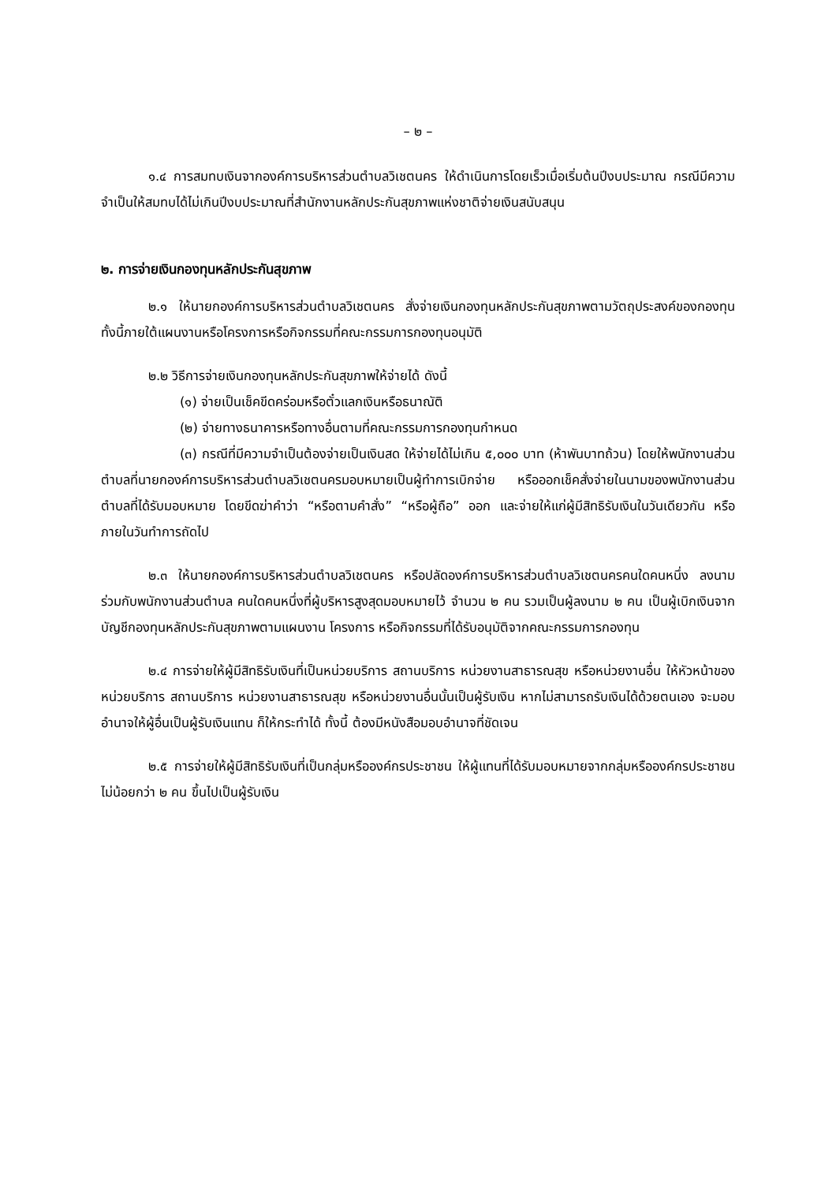– ๒ –
๑.๔ การสมทบเงินจากองค์การบริหารส่วนตำบลวิเชตนคร ให้ดำเนินการโดยเร็วเมื่อเริ่มต้นปีงบประมาณ กรณีมีความจำเป็นให้สมทบได้ไม่เกินปีงบประมาณที่สำนักงานหลักประกันสุขภาพแห่งชาติจ่ายเงินสนับสนุน
๒. การจ่ายเงินกองทุนหลักประกันสุขภาพ
๒.๑ ให้นายกองค์การบริหารส่วนตำบลวิเชตนคร สั่งจ่ายเงินกองทุนหลักประกันสุขภาพตามวัตถุประสงค์ของกองทุน ทั้งนี้ภายใต้แผนงานหรือโครงการหรือกิจกรรมที่คณะกรรมการกองทุนอนุมัติ
๒.๒ วิธีการจ่ายเงินกองทุนหลักประกันสุขภาพให้จ่ายได้ ดังนี้
(๑) จ่ายเป็นเช็คขีดคร่อมหรือตั๋วแลกเงินหรือธนาณัติ
(๒) จ่ายทางธนาคารหรือทางอื่นตามที่คณะกรรมการกองทุนกำหนด
(๓) กรณีที่มีความจำเป็นต้องจ่ายเป็นเงินสด ให้จ่ายได้ไม่เกิน ๕,๐๐๐ บาท (ห้าพันบาทถ้วน) โดยให้พนักงานส่วนตำบลที่นายกองค์การบริหารส่วนตำบลวิเชตนครมอบหมายเป็นผู้ทำการเบิกจ่าย หรือออกเช็คสั่งจ่ายในนามของพนักงานส่วนตำบลที่ได้รับมอบหมาย โดยขีดฆ่าคำว่า “หรือตามคำสั่ง” “หรือผู้ถือ” ออก และจ่ายให้แก่ผู้มีสิทธิรับเงินในวันเดียวกัน หรือภายในวันทำการถัดไป
๒.๓ ให้นายกองค์การบริหารส่วนตำบลวิเชตนคร หรือปลัดองค์การบริหารส่วนตำบลวิเชตนครคนใดคนหนึ่ง ลงนามร่วมกับพนักงานส่วนตำบล คนใดคนหนึ่งที่ผู้บริหารสูงสุดมอบหมายไว้ จำนวน ๒ คน รวมเป็นผู้ลงนาม ๒ คน เป็นผู้เบิกเงินจากบัญชีกองทุนหลักประกันสุขภาพตามแผนงาน โครงการ หรือกิจกรรมที่ได้รับอนุมัติจากคณะกรรมการกองทุน
๒.๔ การจ่ายให้ผู้มีสิทธิรับเงินที่เป็นหน่วยบริการ สถานบริการ หน่วยงานสาธารณสุข หรือหน่วยงานอื่น ให้หัวหน้าของหน่วยบริการ สถานบริการ หน่วยงานสาธารณสุข หรือหน่วยงานอื่นนั้นเป็นผู้รับเงิน หากไม่สามารถรับเงินได้ด้วยตนเอง จะมอบอำนาจให้ผู้อื่นเป็นผู้รับเงินแทน ก็ให้กระทำได้ ทั้งนี้ ต้องมีหนังสือมอบอำนาจที่ชัดเจน
๒.๕ การจ่ายให้ผู้มีสิทธิรับเงินที่เป็นกลุ่มหรือองค์กรประชาชน ให้ผู้แทนที่ได้รับมอบหมายจากกลุ่มหรือองค์กรประชาชน ไม่น้อยกว่า ๒ คน ขึ้นไปเป็นผู้รับเงิน